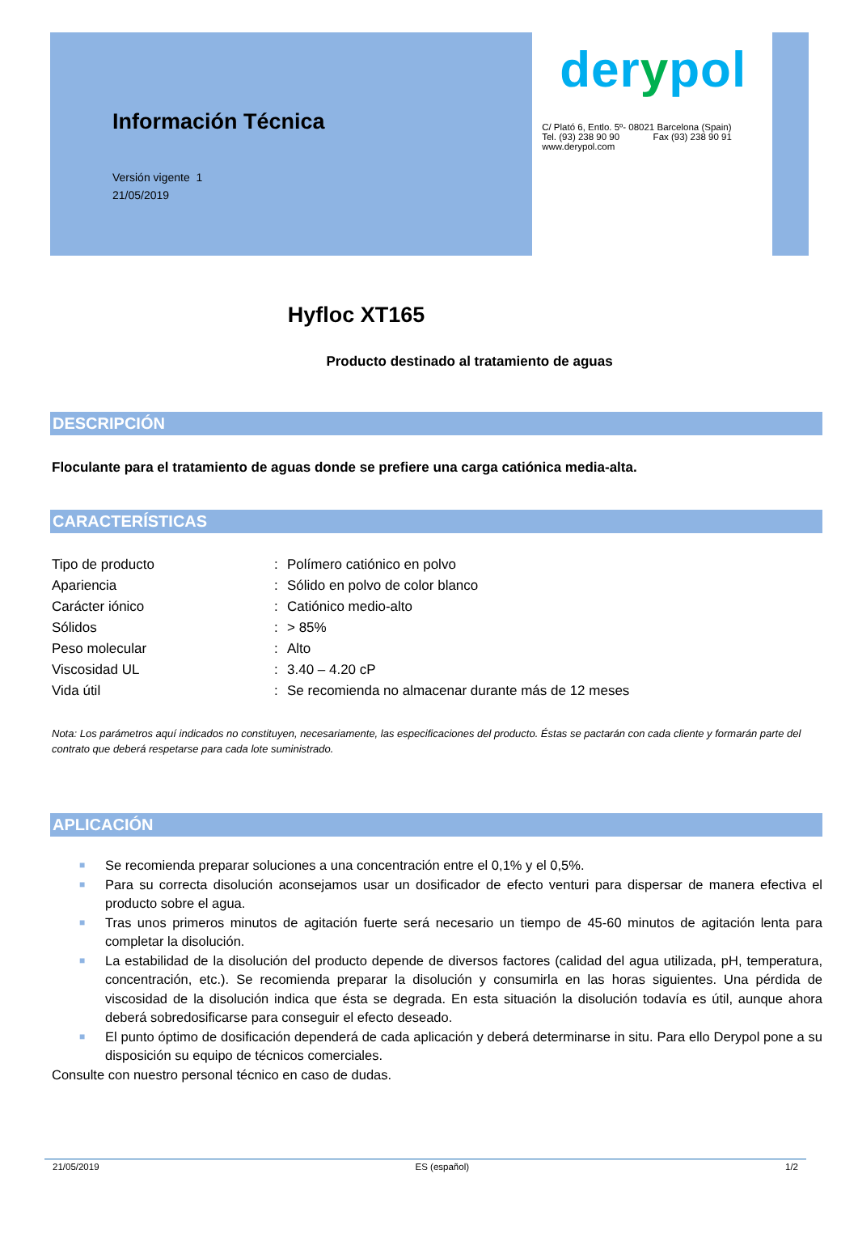Información Técnica
Versión vigente 1
21/05/2019
derypol
C/ Plató 6, Entlo. 5º- 08021 Barcelona (Spain)
Tel. (93) 238 90 90 Fax (93) 238 90 91
www.derypol.com
Hyfloc XT165
Producto destinado al tratamiento de aguas
DESCRIPCIÓN
Floculante para el tratamiento de aguas donde se prefiere una carga catiónica media-alta.
CARACTERÍSTICAS
| Tipo de producto | : | Polímero catiónico en polvo |
| Apariencia | : | Sólido en polvo de color blanco |
| Carácter iónico | : | Catiónico medio-alto |
| Sólidos | : | > 85% |
| Peso molecular | : | Alto |
| Viscosidad UL | : | 3.40 – 4.20 cP |
| Vida útil | : | Se recomienda no almacenar durante más de 12 meses |
Nota: Los parámetros aquí indicados no constituyen, necesariamente, las especificaciones del producto. Éstas se pactarán con cada cliente y formarán parte del contrato que deberá respetarse para cada lote suministrado.
APLICACIÓN
■ Se recomienda preparar soluciones a una concentración entre el 0,1% y el 0,5%.
■ Para su correcta disolución aconsejamos usar un dosificador de efecto venturi para dispersar de manera efectiva el producto sobre el agua.
■ Tras unos primeros minutos de agitación fuerte será necesario un tiempo de 45-60 minutos de agitación lenta para completar la disolución.
■ La estabilidad de la disolución del producto depende de diversos factores (calidad del agua utilizada, pH, temperatura, concentración, etc.). Se recomienda preparar la disolución y consumirla en las horas siguientes. Una pérdida de viscosidad de la disolución indica que ésta se degrada. En esta situación la disolución todavía es útil, aunque ahora deberá sobredosificarse para conseguir el efecto deseado.
■ El punto óptimo de dosificación dependerá de cada aplicación y deberá determinarse in situ. Para ello Derypol pone a su disposición su equipo de técnicos comerciales.
Consulte con nuestro personal técnico en caso de dudas.
21/05/2019 ES (español) 1/2